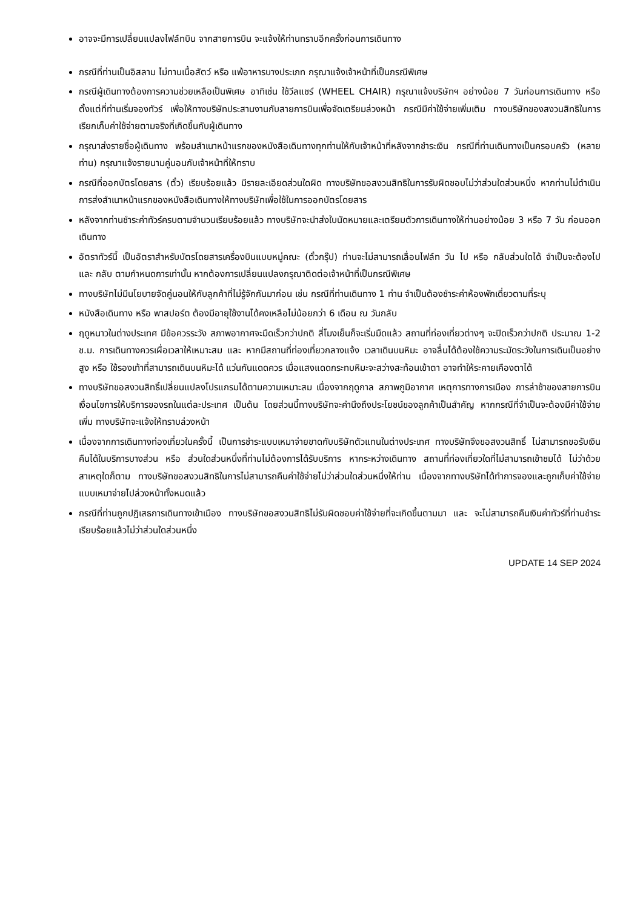อาจจะมีการเปลี่ยนแปลงไฟล์ทบิน จากสายการบิน จะแจ้งให้ท่านทราบอีกครั้งก่อนการเดินทาง
กรณีที่ท่านเป็นอิสลาม ไม่ทานเนื้อสัตว์ หรือ แพ้อาหารบางประเภท กรุณาแจ้งเจ้าหน้าที่เป็นกรณีพิเศษ
กรณีผู้เดินทางต้องการความช่วยเหลือเป็นพิเศษ อาทิเช่น ใช้วีลแชร์ (WHEEL CHAIR) กรุณาแจ้งบริษัทฯ อย่างน้อย 7 วันก่อนการเดินทาง หรือตั้งแต่ที่ท่านเริ่มจองทัวร์ เพื่อให้ทางบริษัทประสานงานกับสายการบินเพื่อจัดเตรียมล่วงหน้า กรณีมีค่าใช้จ่ายเพิ่มเติม ทางบริษัทของสงวนสิทธิในการเรียกเก็บค่าใช้จ่ายตามจริงที่เกิดขึ้นกับผู้เดินทาง
กรุณาส่งรายชื่อผู้เดินทาง พร้อมสำเนาหน้าแรกของหนังสือเดินทางทุกท่านให้กับเจ้าหน้าที่หลังจากชำระเงิน กรณีที่ท่านเดินทางเป็นครอบครัว (หลายท่าน) กรุณาแจ้งรายนามคู่นอนกับเจ้าหน้าที่ให้ทราบ
กรณีที่ออกบัตรโดยสาร (ตั๋ว) เรียบร้อยแล้ว มีรายละเอียดส่วนใดผิด ทางบริษัทขอสงวนสิทธิในการรับผิดชอบไม่ว่าส่วนใดส่วนหนึ่ง หากท่านไม่ดำเนินการส่งสำเนาหน้าแรกของหนังสือเดินทางให้ทางบริษัทเพื่อใช้ในการออกบัตรโดยสาร
หลังจากท่านชำระค่าทัวร์ครบตามจำนวนเรียบร้อยแล้ว ทางบริษัทจะนำส่งใบนัดหมายและเตรียมตัวการเดินทางให้ท่านอย่างน้อย 3 หรือ 7 วัน ก่อนออกเดินทาง
อัตราทัวร์นี้ เป็นอัตราสำหรับบัตรโดยสารเครื่องบินแบบหมู่คณะ (ตั๋วกรุ๊ป) ท่านจะไม่สามารถเลื่อนไฟล์ท วัน ไป หรือ กลับส่วนใดได้ จำเป็นจะต้องไป และ กลับ ตามกำหนดการเท่านั้น หากต้องการเปลี่ยนแปลงกรุณาติดต่อเจ้าหน้าที่เป็นกรณีพิเศษ
ทางบริษัทไม่มีนโยบายจัดคู่นอนให้กับลูกค้าที่ไม่รู้จักกันมาก่อน เช่น กรณีที่ท่านเดินทาง 1 ท่าน จำเป็นต้องชำระค่าห้องพักเดี่ยวตามที่ระบุ
หนังสือเดินทาง หรือ พาสปอร์ต ต้องมีอายุใช้งานได้คงเหลือไม่น้อยกว่า 6 เดือน ณ วันกลับ
ฤดูหนาวในต่างประเทศ มีข้อควรระวัง สภาพอากาศจะมืดเร็วกว่าปกติ สี่โมงเย็นก็จะเริ่มมืดแล้ว สถานที่ท่องเที่ยวต่างๆ จะปิดเร็วกว่าปกติ ประมาณ 1-2 ช.ม. การเดินทางควรเผื่อเวลาให้เหมาะสม และ หากมีสถานที่ท่องเที่ยวกลางแจ้ง เวลาเดินบนหิมะ อาจลื่นได้ต้องใช้ความระมัดระวังในการเดินเป็นอย่างสูง หรือ ใช้รองเท้าที่สามารถเดินบนหิมะได้ แว่นกันแดดควร เมื่อแสงแดดกระทบหิมะจะสว่างสะท้อนเข้าตา อาจทำให้ระคายเคืองตาได้
ทางบริษัทขอสงวนสิทธิ์เปลี่ยนแปลงโปรแกรมได้ตามความเหมาะสม เนื่องจากฤดูกาล สภาพภูมิอากาศ เหตุการทางการเมือง การล่าช้าของสายการบิน เงื่อนไขการให้บริการของรถในแต่ละประเทศ เป็นต้น โดยส่วนนี้ทางบริษัทจะคำนึงถึงประโยชน์ของลูกค้าเป็นสำคัญ หากกรณีที่จำเป็นจะต้องมีค่าใช้จ่ายเพิ่ม ทางบริษัทจะแจ้งให้ทราบล่วงหน้า
เนื่องจากการเดินทางท่องเที่ยวในครั้งนี้ เป็นการชำระแบบเหมาจ่ายขาดกับบริษัทตัวแทนในต่างประเทศ ทางบริษัทจึงขอสงวนสิทธิ์ ไม่สามารถขอรับเงินคืนได้ในบริการบางส่วน หรือ ส่วนใดส่วนหนึ่งที่ท่านไม่ต้องการได้รับบริการ หากระหว่างเดินทาง สถานที่ท่องเที่ยวใดที่ไม่สามารถเข้าชมได้ ไม่ว่าด้วยสาเหตุใดก็ตาม ทางบริษัทขอสงวนสิทธิในการไม่สามารถคืนค่าใช้จ่ายไม่ว่าส่วนใดส่วนหนึ่งให้ท่าน เนื่องจากทางบริษัทได้ทำการจองและถูกเก็บค่าใช้จ่ายแบบเหมาจ่ายไปล่วงหน้าทั้งหมดแล้ว
กรณีที่ท่านถูกปฏิเสธการเดินทางเข้าเมือง ทางบริษัทขอสงวนสิทธิไม่รับผิดชอบค่าใช้จ่ายที่จะเกิดขึ้นตามมา และ จะไม่สามารถคืนเงินค่าทัวร์ที่ท่านชำระเรียบร้อยแล้วไม่ว่าส่วนใดส่วนหนึ่ง
UPDATE 14 SEP 2024